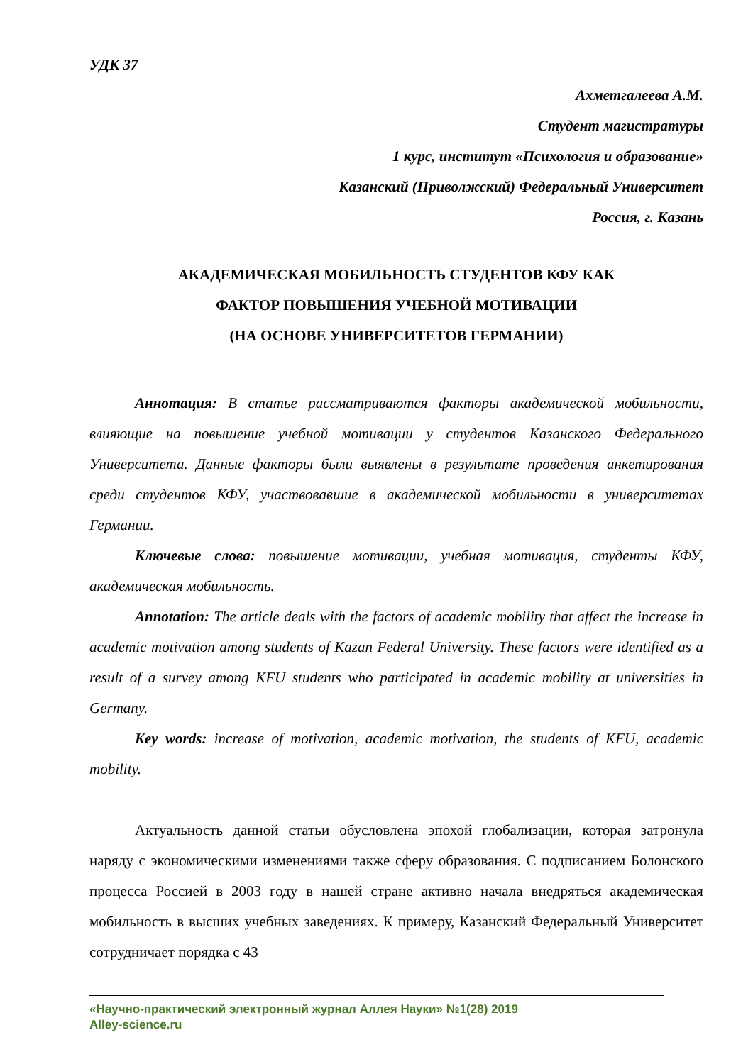УДК 37
Ахметгалеева А.М.
Студент магистратуры
1 курс, институт «Психология и образование»
Казанский (Приволжский) Федеральный Университет
Россия, г. Казань
АКАДЕМИЧЕСКАЯ МОБИЛЬНОСТЬ СТУДЕНТОВ КФУ КАК
ФАКТОР ПОВЫШЕНИЯ УЧЕБНОЙ МОТИВАЦИИ
(НА ОСНОВЕ УНИВЕРСИТЕТОВ ГЕРМАНИИ)
Аннотация: В статье рассматриваются факторы академической мобильности, влияющие на повышение учебной мотивации у студентов Казанского Федерального Университета. Данные факторы были выявлены в результате проведения анкетирования среди студентов КФУ, участвовавшие в академической мобильности в университетах Германии.
Ключевые слова: повышение мотивации, учебная мотивация, студенты КФУ, академическая мобильность.
Annotation: The article deals with the factors of academic mobility that affect the increase in academic motivation among students of Kazan Federal University. These factors were identified as a result of a survey among KFU students who participated in academic mobility at universities in Germany.
Key words: increase of motivation, academic motivation, the students of KFU, academic mobility.
Актуальность данной статьи обусловлена эпохой глобализации, которая затронула наряду с экономическими изменениями также сферу образования. С подписанием Болонского процесса Россией в 2003 году в нашей стране активно начала внедряться академическая мобильность в высших учебных заведениях. К примеру, Казанский Федеральный Университет сотрудничает порядка с 43
«Научно-практический электронный журнал Аллея Науки» №1(28) 2019
Alley-science.ru